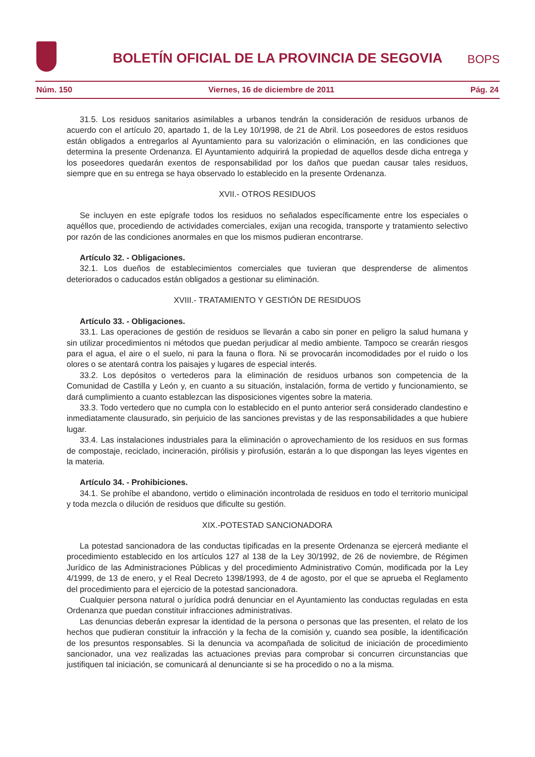BOLETÍN OFICIAL DE LA PROVINCIA DE SEGOVIA
BOPS
Núm. 150 Viernes, 16 de diciembre de 2011 Pág. 24
31.5. Los residuos sanitarios asimilables a urbanos tendrán la consideración de residuos urbanos de acuerdo con el artículo 20, apartado 1, de la Ley 10/1998, de 21 de Abril. Los poseedores de estos residuos están obligados a entregarlos al Ayuntamiento para su valorización o eliminación, en las condiciones que determina la presente Ordenanza. El Ayuntamiento adquirirá la propiedad de aquellos desde dicha entrega y los poseedores quedarán exentos de responsabilidad por los daños que puedan causar tales residuos, siempre que en su entrega se haya observado lo establecido en la presente Ordenanza.
XVII.- OTROS RESIDUOS
Se incluyen en este epígrafe todos los residuos no señalados específicamente entre los especiales o aquéllos que, procediendo de actividades comerciales, exijan una recogida, transporte y tratamiento selectivo por razón de las condiciones anormales en que los mismos pudieran encontrarse.
Artículo 32. - Obligaciones.
32.1. Los dueños de establecimientos comerciales que tuvieran que desprenderse de alimentos deteriorados o caducados están obligados a gestionar su eliminación.
XVIII.- TRATAMIENTO Y GESTIÓN DE RESIDUOS
Artículo 33. - Obligaciones.
33.1. Las operaciones de gestión de residuos se llevarán a cabo sin poner en peligro la salud humana y sin utilizar procedimientos ni métodos que puedan perjudicar al medio ambiente. Tampoco se crearán riesgos para el agua, el aire o el suelo, ni para la fauna o flora. Ni se provocarán incomodidades por el ruido o los olores o se atentará contra los paisajes y lugares de especial interés.
33.2. Los depósitos o vertederos para la eliminación de residuos urbanos son competencia de la Comunidad de Castilla y León y, en cuanto a su situación, instalación, forma de vertido y funcionamiento, se dará cumplimiento a cuanto establezcan las disposiciones vigentes sobre la materia.
33.3. Todo vertedero que no cumpla con lo establecido en el punto anterior será considerado clandestino e inmediatamente clausurado, sin perjuicio de las sanciones previstas y de las responsabilidades a que hubiere lugar.
33.4. Las instalaciones industriales para la eliminación o aprovechamiento de los residuos en sus formas de compostaje, reciclado, incineración, pirólisis y pirofusión, estarán a lo que dispongan las leyes vigentes en la materia.
Artículo 34. - Prohibiciones.
34.1. Se prohíbe el abandono, vertido o eliminación incontrolada de residuos en todo el territorio municipal y toda mezcla o dilución de residuos que dificulte su gestión.
XIX.-POTESTAD SANCIONADORA
La potestad sancionadora de las conductas tipificadas en la presente Ordenanza se ejercerá mediante el procedimiento establecido en los artículos 127 al 138 de la Ley 30/1992, de 26 de noviembre, de Régimen Jurídico de las Administraciones Públicas y del procedimiento Administrativo Común, modificada por la Ley 4/1999, de 13 de enero, y el Real Decreto 1398/1993, de 4 de agosto, por el que se aprueba el Reglamento del procedimiento para el ejercicio de la potestad sancionadora.
Cualquier persona natural o jurídica podrá denunciar en el Ayuntamiento las conductas reguladas en esta Ordenanza que puedan constituir infracciones administrativas.
Las denuncias deberán expresar la identidad de la persona o personas que las presenten, el relato de los hechos que pudieran constituir la infracción y la fecha de la comisión y, cuando sea posible, la identificación de los presuntos responsables. Si la denuncia va acompañada de solicitud de iniciación de procedimiento sancionador, una vez realizadas las actuaciones previas para comprobar si concurren circunstancias que justifiquen tal iniciación, se comunicará al denunciante si se ha procedido o no a la misma.